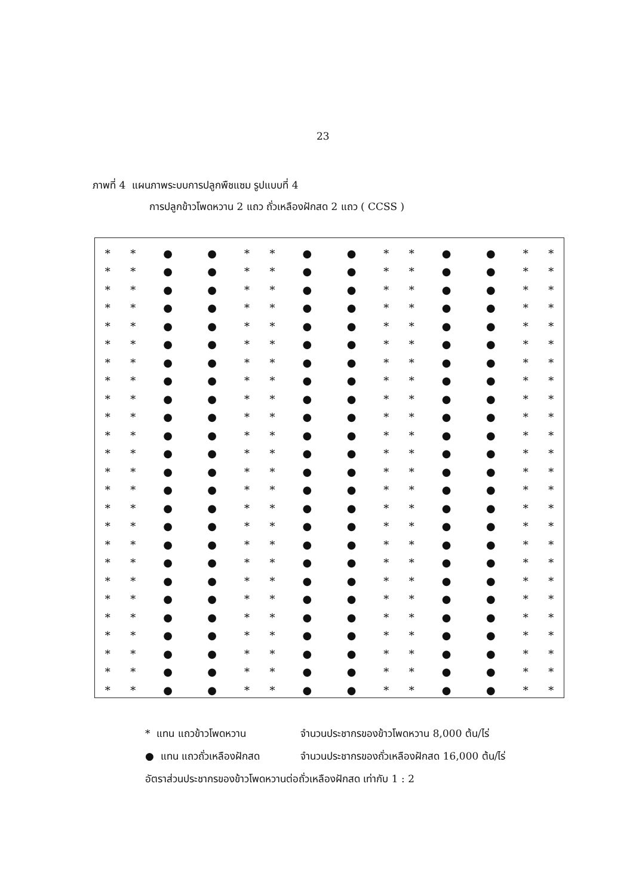23
ภาพที่ 4 แผนภาพระบบการปลูกพืชแซม รูปแบบที่ 4
การปลูกข้าวโพดหวาน 2 แถว ถั่วเหลืองฝักสด 2 แถว ( CCSS )
| * | * | ● | ● | * | * | ● | ● | * | * | ● | ● | * | * |
| * | * | ● | ● | * | * | ● | ● | * | * | ● | ● | * | * |
| * | * | ● | ● | * | * | ● | ● | * | * | ● | ● | * | * |
| * | * | ● | ● | * | * | ● | ● | * | * | ● | ● | * | * |
| * | * | ● | ● | * | * | ● | ● | * | * | ● | ● | * | * |
| * | * | ● | ● | * | * | ● | ● | * | * | ● | ● | * | * |
| * | * | ● | ● | * | * | ● | ● | * | * | ● | ● | * | * |
| * | * | ● | ● | * | * | ● | ● | * | * | ● | ● | * | * |
| * | * | ● | ● | * | * | ● | ● | * | * | ● | ● | * | * |
| * | * | ● | ● | * | * | ● | ● | * | * | ● | ● | * | * |
| * | * | ● | ● | * | * | ● | ● | * | * | ● | ● | * | * |
| * | * | ● | ● | * | * | ● | ● | * | * | ● | ● | * | * |
| * | * | ● | ● | * | * | ● | ● | * | * | ● | ● | * | * |
| * | * | ● | ● | * | * | ● | ● | * | * | ● | ● | * | * |
| * | * | ● | ● | * | * | ● | ● | * | * | ● | ● | * | * |
| * | * | ● | ● | * | * | ● | ● | * | * | ● | ● | * | * |
| * | * | ● | ● | * | * | ● | ● | * | * | ● | ● | * | * |
| * | * | ● | ● | * | * | ● | ● | * | * | ● | ● | * | * |
| * | * | ● | ● | * | * | ● | ● | * | * | ● | ● | * | * |
| * | * | ● | ● | * | * | ● | ● | * | * | ● | ● | * | * |
| * | * | ● | ● | * | * | ● | ● | * | * | ● | ● | * | * |
| * | * | ● | ● | * | * | ● | ● | * | * | ● | ● | * | * |
| * | * | ● | ● | * | * | ● | ● | * | * | ● | ● | * | * |
| * | * | ● | ● | * | * | ● | ● | * | * | ● | ● | * | * |
| * | * | ● | ● | * | * | ● | ● | * | * | ● | ● | * | * |
* แทน แถวข้าวโพดหวาน จำนวนประชากรของข้าวโพดหวาน 8,000 ต้น/ไร่
● แทน แถวถั่วเหลืองฝักสด จำนวนประชากรของถั่วเหลืองฝักสด 16,000 ต้น/ไร่
อัตราส่วนประชากรของข้าวโพดหวานต่อถั่วเหลืองฝักสด เท่ากับ 1 : 2